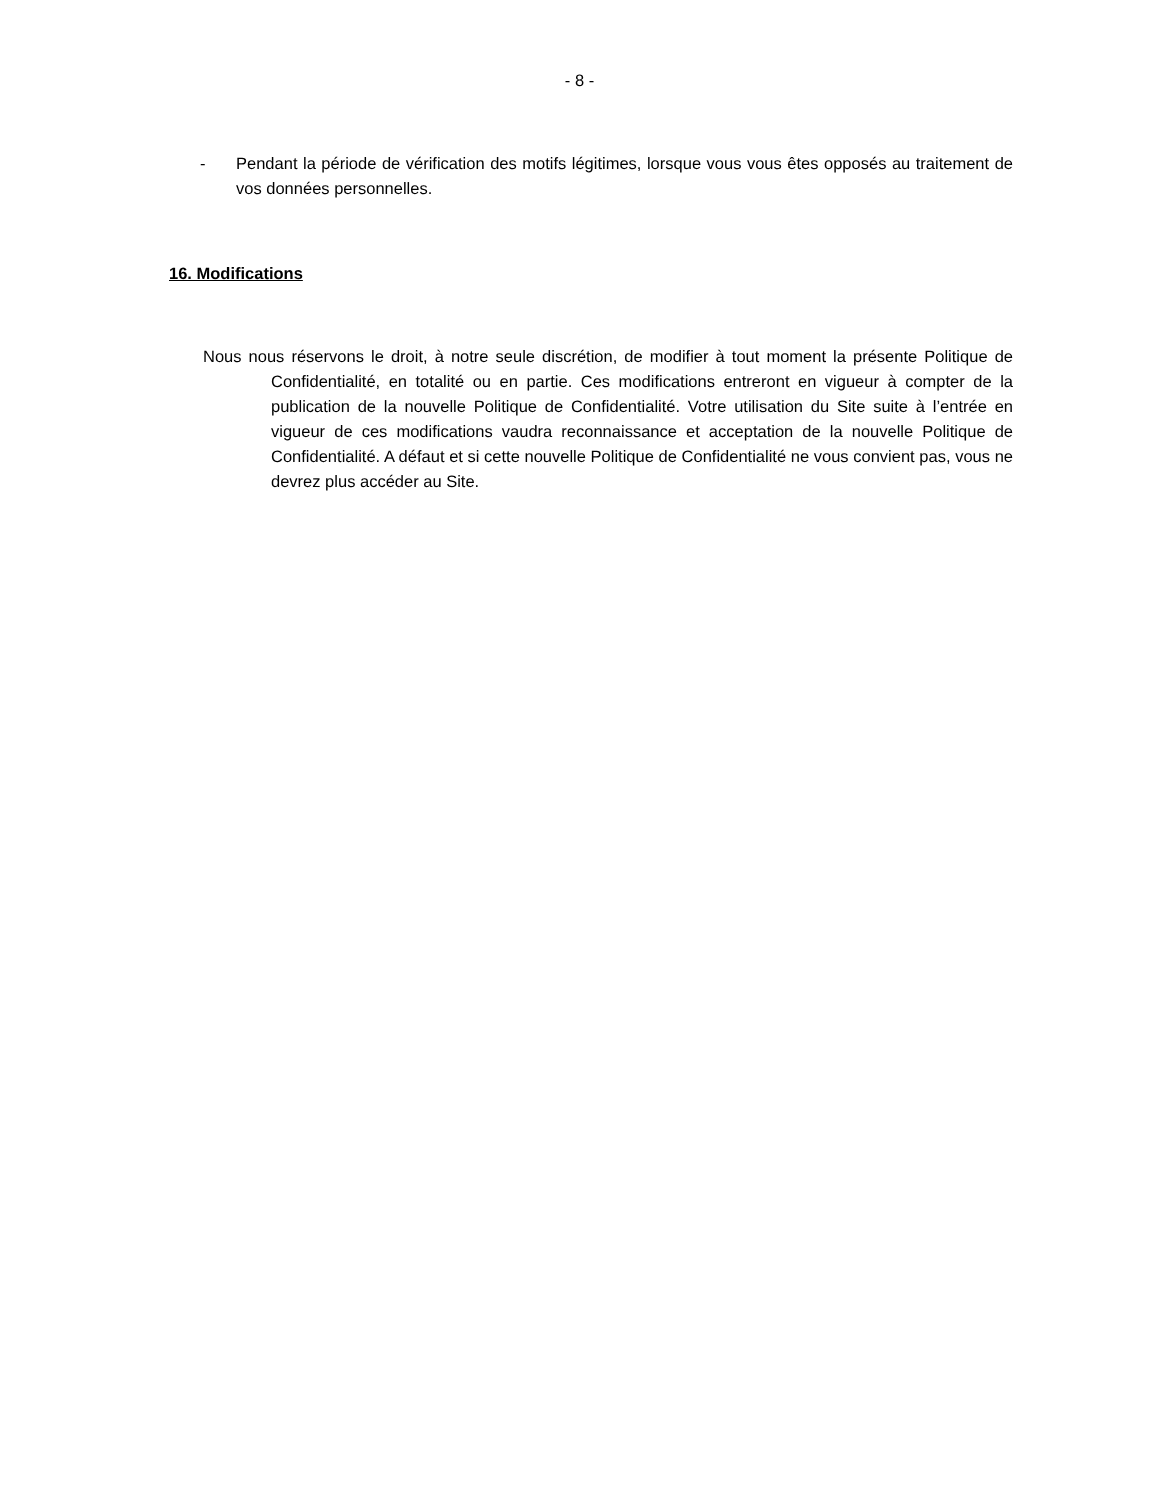- 8 -
- Pendant la période de vérification des motifs légitimes, lorsque vous vous êtes opposés au traitement de vos données personnelles.
16. Modifications
Nous nous réservons le droit, à notre seule discrétion, de modifier à tout moment la présente Politique de Confidentialité, en totalité ou en partie. Ces modifications entreront en vigueur à compter de la publication de la nouvelle Politique de Confidentialité. Votre utilisation du Site suite à l’entrée en vigueur de ces modifications vaudra reconnaissance et acceptation de la nouvelle Politique de Confidentialité. A défaut et si cette nouvelle Politique de Confidentialité ne vous convient pas, vous ne devrez plus accéder au Site.